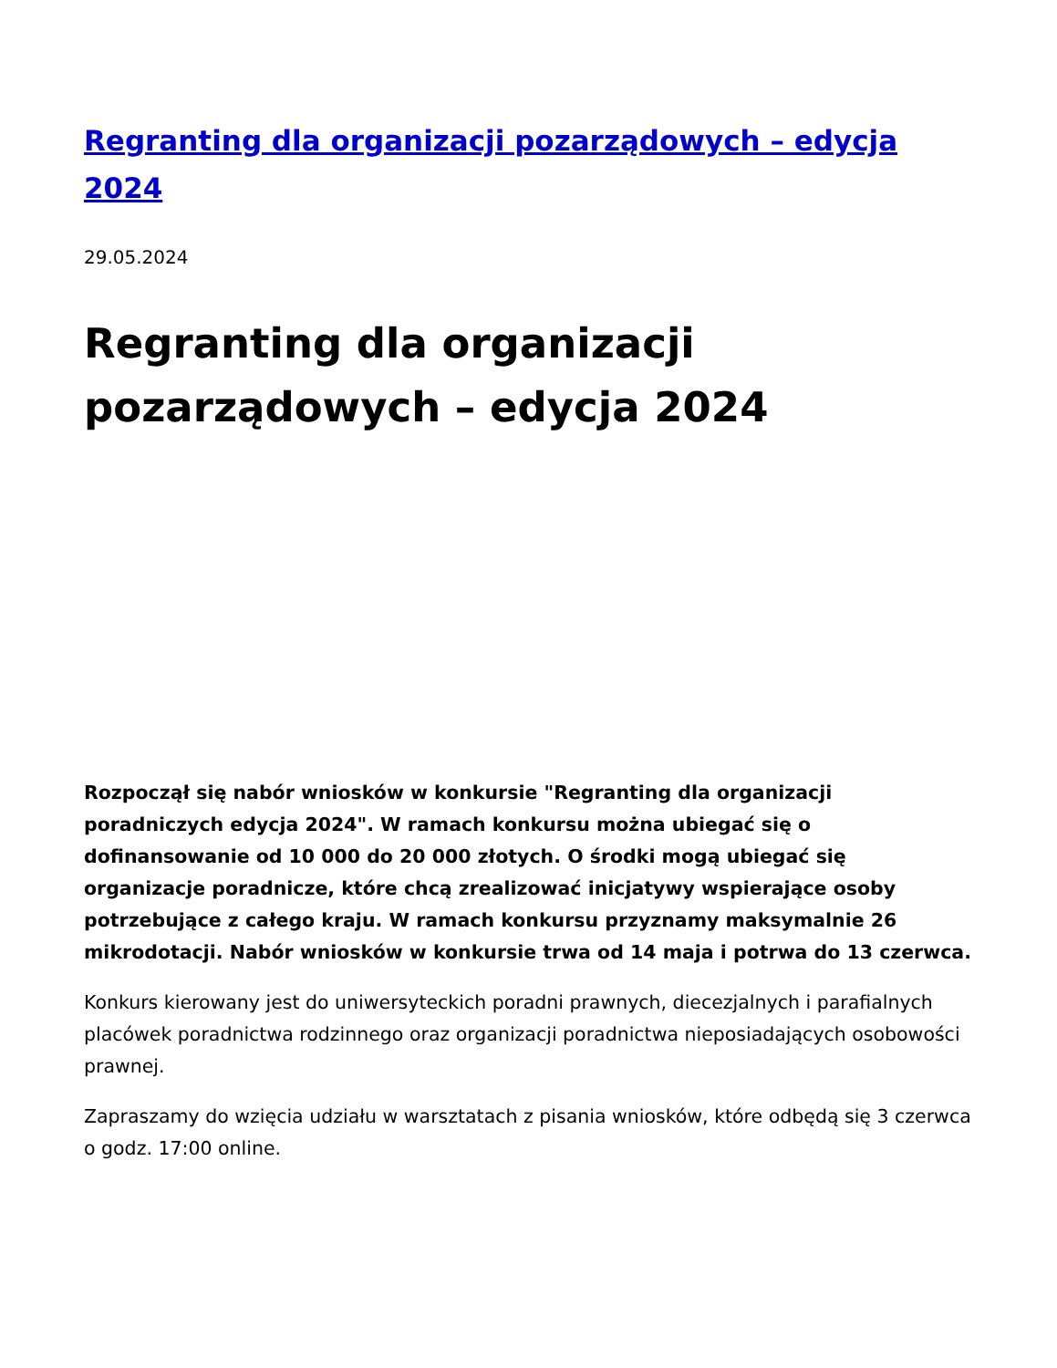Regranting dla organizacji pozarządowych – edycja 2024
29.05.2024
Regranting dla organizacji pozarządowych – edycja 2024
Rozpoczął się nabór wniosków w konkursie "Regranting dla organizacji poradniczych edycja 2024". W ramach konkursu można ubiegać się o dofinansowanie od 10 000 do 20 000 złotych. O środki mogą ubiegać się organizacje poradnicze, które chcą zrealizować inicjatywy wspierające osoby potrzebujące z całego kraju. W ramach konkursu przyznamy maksymalnie 26 mikrodotacji. Nabór wniosków w konkursie trwa od 14 maja i potrwa do 13 czerwca.
Konkurs kierowany jest do uniwersyteckich poradni prawnych, diecezjalnych i parafialnych placówek poradnictwa rodzinnego oraz organizacji poradnictwa nieposiadających osobowości prawnej.
Zapraszamy do wzięcia udziału w warsztatach z pisania wniosków, które odbędą się 3 czerwca o godz. 17:00 online.